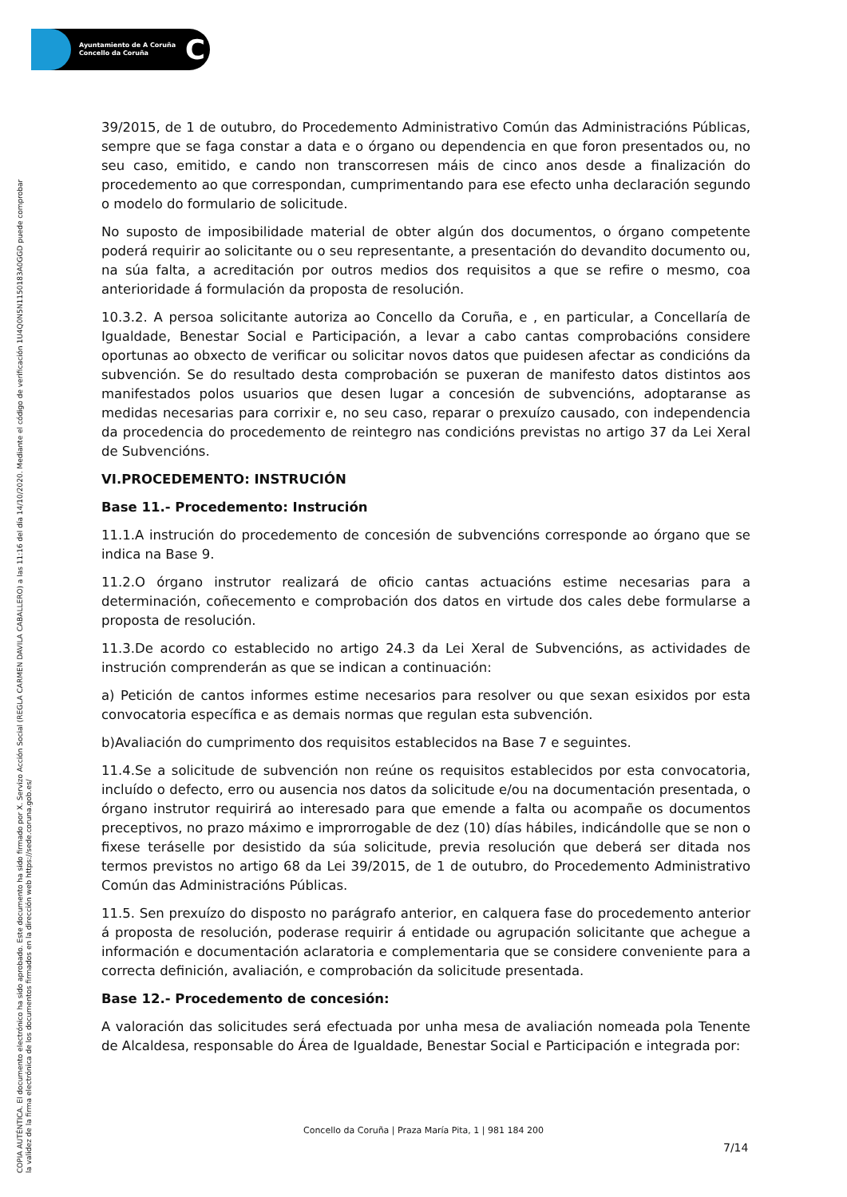Ayuntamiento de A Coruña
Concello da Coruña
C
COPIA AUTÉNTICA. El documento electrónico ha sido aprobado. Este documento ha sido firmado por X. Servizo Acción Social (REGLA CARMEN DAVILA CABALLERO) a las 11:16 del día 14/10/2020. Mediante el código de verificación 1U4Q0N5N1150183A0GGD puede comprobar
la validez de la firma electrónica de los documentos firmados en la dirección web https://sede.coruna.gob.es/
39/2015, de 1 de outubro, do Procedemento Administrativo Común das Administracións Públicas, sempre que se faga constar a data e o órgano ou dependencia en que foron presentados ou, no seu caso, emitido, e cando non transcorresen máis de cinco anos desde a finalización do procedemento ao que correspondan, cumprimentando para ese efecto unha declaración segundo o modelo do formulario de solicitude.
No suposto de imposibilidade material de obter algún dos documentos, o órgano competente poderá requirir ao solicitante ou o seu representante, a presentación do devandito documento ou, na súa falta, a acreditación por outros medios dos requisitos a que se refire o mesmo, coa anterioridade á formulación da proposta de resolución.
10.3.2. A persoa solicitante autoriza ao Concello da Coruña, e , en particular, a Concellaría de Igualdade, Benestar Social e Participación, a levar a cabo cantas comprobacións considere oportunas ao obxecto de verificar ou solicitar novos datos que puidesen afectar as condicións da subvención. Se do resultado desta comprobación se puxeran de manifesto datos distintos aos manifestados polos usuarios que desen lugar a concesión de subvencións, adoptaranse as medidas necesarias para corrixir e, no seu caso, reparar o prexuízo causado, con independencia da procedencia do procedemento de reintegro nas condicións previstas no artigo 37 da Lei Xeral de Subvencións.
VI.PROCEDEMENTO: INSTRUCIÓN
Base 11.- Procedemento: Instrución
11.1.A instrución do procedemento de concesión de subvencións corresponde ao órgano que se indica na Base 9.
11.2.O órgano instrutor realizará de oficio cantas actuacións estime necesarias para a determinación, coñecemento e comprobación dos datos en virtude dos cales debe formularse a proposta de resolución.
11.3.De acordo co establecido no artigo 24.3 da Lei Xeral de Subvencións, as actividades de instrución comprenderán as que se indican a continuación:
a) Petición de cantos informes estime necesarios para resolver ou que sexan esixidos por esta convocatoria específica e as demais normas que regulan esta subvención.
b)Avaliación do cumprimento dos requisitos establecidos na Base 7 e seguintes.
11.4.Se a solicitude de subvención non reúne os requisitos establecidos por esta convocatoria, incluído o defecto, erro ou ausencia nos datos da solicitude e/ou na documentación presentada, o órgano instrutor requirirá ao interesado para que emende a falta ou acompañe os documentos preceptivos, no prazo máximo e improrrogable de dez (10) días hábiles, indicándolle que se non o fixese teráselle por desistido da súa solicitude, previa resolución que deberá ser ditada nos termos previstos no artigo 68 da Lei 39/2015, de 1 de outubro, do Procedemento Administrativo Común das Administracións Públicas.
11.5. Sen prexuízo do disposto no parágrafo anterior, en calquera fase do procedemento anterior á proposta de resolución, poderase requirir á entidade ou agrupación solicitante que achegue a información e documentación aclaratoria e complementaria que se considere conveniente para a correcta definición, avaliación, e comprobación da solicitude presentada.
Base 12.- Procedemento de concesión:
A valoración das solicitudes será efectuada por unha mesa de avaliación nomeada pola Tenente de Alcaldesa, responsable do Área de Igualdade, Benestar Social e Participación e integrada por:
Concello da Coruña | Praza María Pita, 1 | 981 184 200
7/14